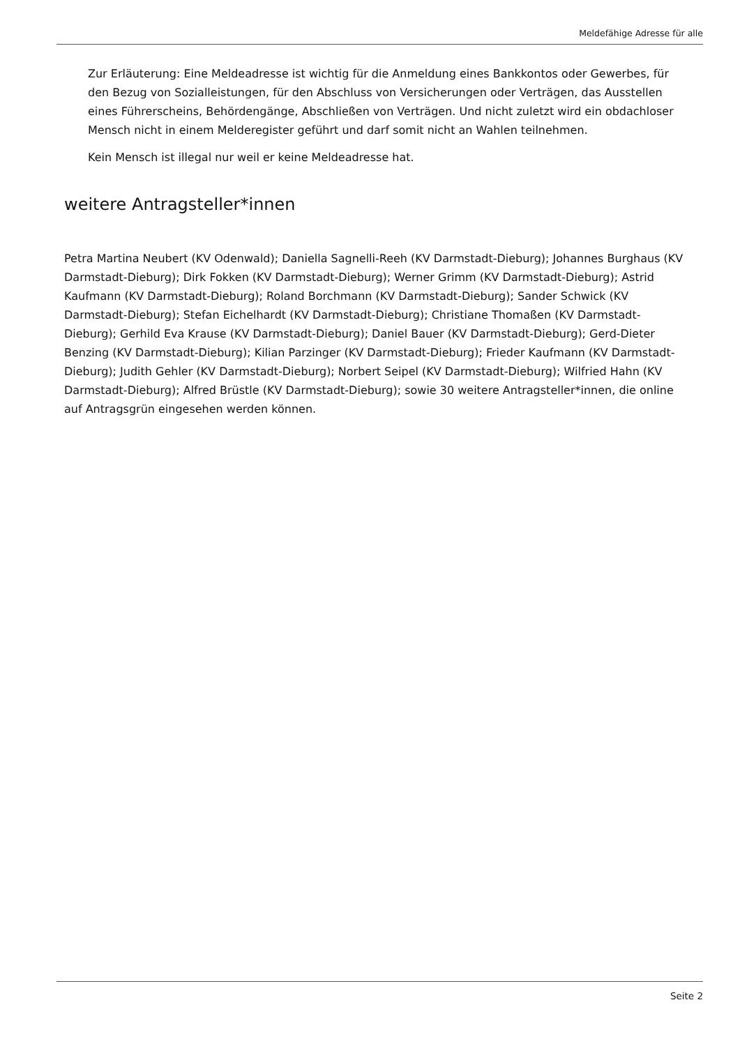Meldefähige Adresse für alle
Zur Erläuterung: Eine Meldeadresse ist wichtig für die Anmeldung eines Bankkontos oder Gewerbes, für den Bezug von Sozialleistungen, für den Abschluss von Versicherungen oder Verträgen, das Ausstellen eines Führerscheins, Behördengänge, Abschließen von Verträgen. Und nicht zuletzt wird ein obdachloser Mensch nicht in einem Melderegister geführt und darf somit nicht an Wahlen teilnehmen.
Kein Mensch ist illegal nur weil er keine Meldeadresse hat.
weitere Antragsteller*innen
Petra Martina Neubert (KV Odenwald); Daniella Sagnelli-Reeh (KV Darmstadt-Dieburg); Johannes Burghaus (KV Darmstadt-Dieburg); Dirk Fokken (KV Darmstadt-Dieburg); Werner Grimm (KV Darmstadt-Dieburg); Astrid Kaufmann (KV Darmstadt-Dieburg); Roland Borchmann (KV Darmstadt-Dieburg); Sander Schwick (KV Darmstadt-Dieburg); Stefan Eichelhardt (KV Darmstadt-Dieburg); Christiane Thomaßen (KV Darmstadt-Dieburg); Gerhild Eva Krause (KV Darmstadt-Dieburg); Daniel Bauer (KV Darmstadt-Dieburg); Gerd-Dieter Benzing (KV Darmstadt-Dieburg); Kilian Parzinger (KV Darmstadt-Dieburg); Frieder Kaufmann (KV Darmstadt-Dieburg); Judith Gehler (KV Darmstadt-Dieburg); Norbert Seipel (KV Darmstadt-Dieburg); Wilfried Hahn (KV Darmstadt-Dieburg); Alfred Brüstle (KV Darmstadt-Dieburg); sowie 30 weitere Antragsteller*innen, die online auf Antragsgrün eingesehen werden können.
Seite 2